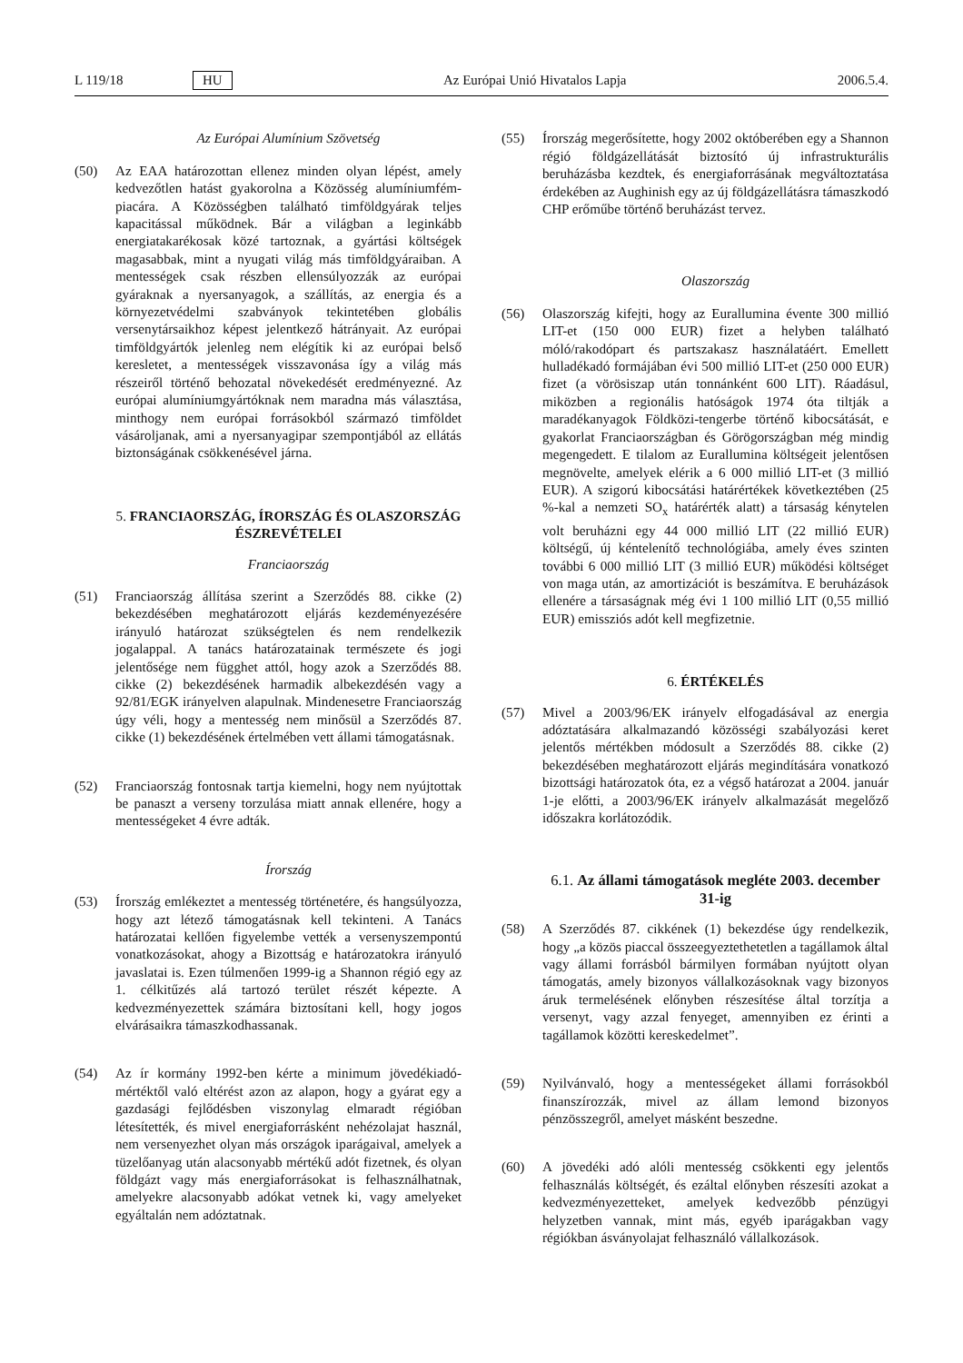L 119/18 HU Az Európai Unió Hivatalos Lapja 2006.5.4.
Az Európai Alumínium Szövetség
(50) Az EAA határozottan ellenez minden olyan lépést, amely kedvezőtlen hatást gyakorolna a Közösség alumíniumfém-piacára. A Közösségben található timföldgyárak teljes kapacitással működnek. Bár a világban a leginkább energiatakarékosak közé tartoznak, a gyártási költségek magasabbak, mint a nyugati világ más timföldgyáraiban. A mentességek csak részben ellensúlyozzák az európai gyáraknak a nyersanyagok, a szállítás, az energia és a környezetvédelmi szabványok tekintetében globális versenytársaikhoz képest jelentkező hátrányait. Az európai timföldgyártók jelenleg nem elégítik ki az európai belső keresletet, a mentességek visszavonása így a világ más részeiről történő behozatal növekedését eredményezné. Az európai alumíniumgyártóknak nem maradna más választása, minthogy nem európai forrásokból származó timföldet vásároljanak, ami a nyersanyagipar szempontjából az ellátás biztonságának csökkenésével járna.
5. FRANCIAORSZÁG, ÍRORSZÁG ÉS OLASZORSZÁG ÉSZREVÉTELEI
Franciaország
(51) Franciaország állítása szerint a Szerződés 88. cikke (2) bekezdésében meghatározott eljárás kezdeményezésére irányuló határozat szükségtelen és nem rendelkezik jogalappal. A tanács határozatainak természete és jogi jelentősége nem függhet attól, hogy azok a Szerződés 88. cikke (2) bekezdésének harmadik albekezdésén vagy a 92/81/EGK irányelven alapulnak. Mindenesetre Franciaország úgy véli, hogy a mentesség nem minősül a Szerződés 87. cikke (1) bekezdésének értelmében vett állami támogatásnak.
(52) Franciaország fontosnak tartja kiemelni, hogy nem nyújtottak be panaszt a verseny torzulása miatt annak ellenére, hogy a mentességeket 4 évre adták.
Írország
(53) Írország emlékeztet a mentesség történetére, és hangsúlyozza, hogy azt létező támogatásnak kell tekinteni. A Tanács határozatai kellően figyelembe vették a versenyszempontú vonatkozásokat, ahogy a Bizottság e határozatokra irányuló javaslatai is. Ezen túlmenően 1999-ig a Shannon régió egy az 1. célkitűzés alá tartozó terület részét képezte. A kedvezményezettek számára biztosítani kell, hogy jogos elvárásaikra támaszkodhassanak.
(54) Az ír kormány 1992-ben kérte a minimum jövedékiadó-mértéktől való eltérést azon az alapon, hogy a gyárat egy a gazdasági fejlődésben viszonylag elmaradt régióban létesítették, és mivel energiaforrásként nehézolajat használ, nem versenyezhet olyan más országok iparágaival, amelyek a tüzelőanyag után alacsonyabb mértékű adót fizetnek, és olyan földgázt vagy más energiaforrásokat is felhasználhatnak, amelyekre alacsonyabb adókat vetnek ki, vagy amelyeket egyáltalán nem adóztatnak.
(55) Írország megerősítette, hogy 2002 októberében egy a Shannon régió földgázellátását biztosító új infrastrukturális beruházásba kezdtek, és energiaforrásának megváltoztatása érdekében az Aughinish egy az új földgázellátásra támaszkodó CHP erőműbe történő beruházást tervez.
Olaszország
(56) Olaszország kifejti, hogy az Eurallumina évente 300 millió LIT-et (150 000 EUR) fizet a helyben található móló/rakodópart és partszakasz használatáért. Emellett hulladékadó formájában évi 500 millió LIT-et (250 000 EUR) fizet (a vörösiszap után tonnánként 600 LIT). Ráadásul, miközben a regionális hatóságok 1974 óta tiltják a maradékanyagok Földközi-tengerbe történő kibocsátását, e gyakorlat Franciaországban és Görögországban még mindig megengedett. E tilalom az Eurallumina költségeit jelentősen megnövelte, amelyek elérik a 6 000 millió LIT-et (3 millió EUR). A szigorú kibocsátási határértékek következtében (25 %-kal a nemzeti SO<sub>x</sub> határérték alatt) a társaság kénytelen volt beruházni egy 44 000 millió LIT (22 millió EUR) költségű, új kéntelenítő technológiába, amely éves szinten további 6 000 millió LIT (3 millió EUR) működési költséget von maga után, az amortizációt is beszámítva. E beruházások ellenére a társaságnak még évi 1 100 millió LIT (0,55 millió EUR) emissziós adót kell megfizetnie.
6. ÉRTÉKELÉS
(57) Mivel a 2003/96/EK irányelv elfogadásával az energia adóztatására alkalmazandó közösségi szabályozási keret jelentős mértékben módosult a Szerződés 88. cikke (2) bekezdésében meghatározott eljárás megindítására vonatkozó bizottsági határozatok óta, ez a végső határozat a 2004. január 1-je előtti, a 2003/96/EK irányelv alkalmazását megelőző időszakra korlátozódik.
6.1. Az állami támogatások megléte 2003. december 31-ig
(58) A Szerződés 87. cikkének (1) bekezdése úgy rendelkezik, hogy „a közös piaccal összeegyeztethetetlen a tagállamok által vagy állami forrásból bármilyen formában nyújtott olyan támogatás, amely bizonyos vállalkozásoknak vagy bizonyos áruk termelésének előnyben részesítése által torzítja a versenyt, vagy azzal fenyeget, amennyiben ez érinti a tagállamok közötti kereskedelmet”.
(59) Nyilvánvaló, hogy a mentességeket állami forrásokból finanszírozzák, mivel az állam lemond bizonyos pénzösszegről, amelyet másként beszedne.
(60) A jövedéki adó alóli mentesség csökkenti egy jelentős felhasználás költségét, és ezáltal előnyben részesíti azokat a kedvezményezetteket, amelyek kedvezőbb pénzügyi helyzetben vannak, mint más, egyéb iparágakban vagy régiókban ásványolajat felhasználó vállalkozások.